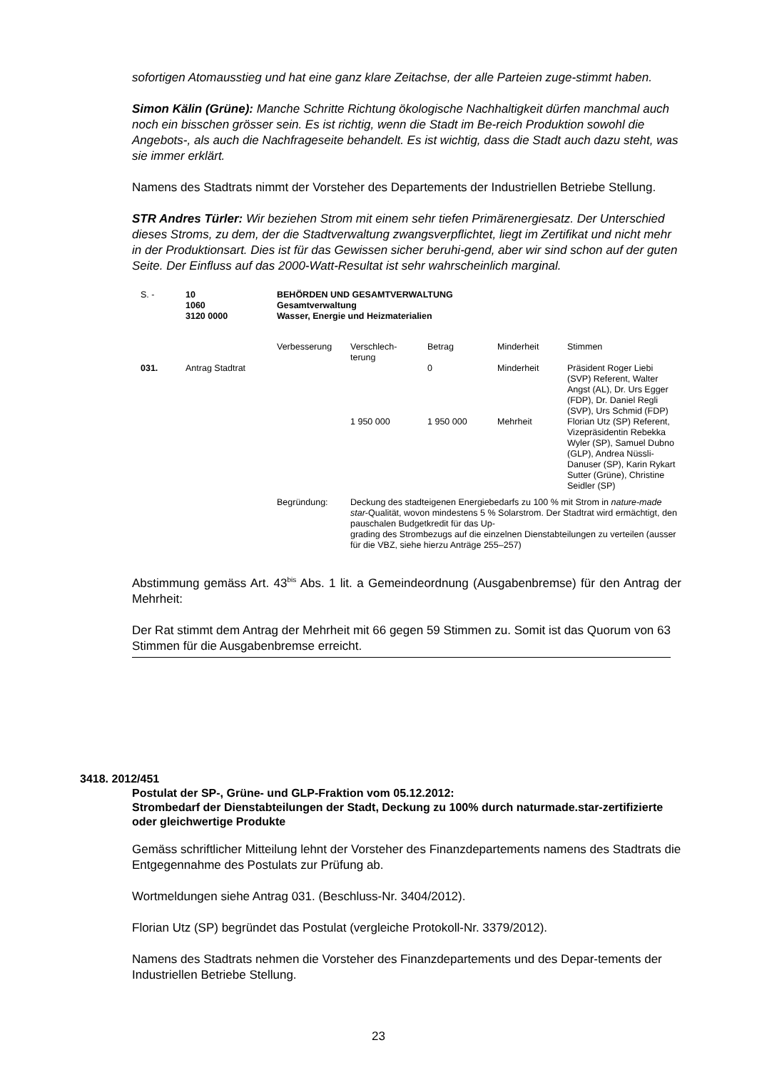sofortigen Atomausstieg und hat eine ganz klare Zeitachse, der alle Parteien zuge-stimmt haben.
Simon Kälin (Grüne): Manche Schritte Richtung ökologische Nachhaltigkeit dürfen manchmal auch noch ein bisschen grösser sein. Es ist richtig, wenn die Stadt im Be-reich Produktion sowohl die Angebots-, als auch die Nachfrageseite behandelt. Es ist wichtig, dass die Stadt auch dazu steht, was sie immer erklärt.
Namens des Stadtrats nimmt der Vorsteher des Departements der Industriellen Betriebe Stellung.
STR Andres Türler: Wir beziehen Strom mit einem sehr tiefen Primärenergiesatz. Der Unterschied dieses Stroms, zu dem, der die Stadtverwaltung zwangsverpflichtet, liegt im Zertifikat und nicht mehr in der Produktionsart. Dies ist für das Gewissen sicher beruhi-gend, aber wir sind schon auf der guten Seite. Der Einfluss auf das 2000-Watt-Resultat ist sehr wahrscheinlich marginal.
| S. - | 10 1060 3120 0000 | BEHÖRDEN UND GESAMTVERWALTUNG Gesamtverwaltung Wasser, Energie und Heizmaterialien | | | | |
| | | Verbesserung | Verschlech- terung | Betrag | Minderheit | Stimmen |
| 031. | Antrag Stadtrat | | | 0 | Minderheit | Präsident Roger Liebi (SVP) Referent, Walter Angst (AL), Dr. Urs Egger (FDP), Dr. Daniel Regli (SVP), Urs Schmid (FDP) |
| | | | 1 950 000 | 1 950 000 | Mehrheit | Florian Utz (SP) Referent, Vizepräsidentin Rebekka Wyler (SP), Samuel Dubno (GLP), Andrea Nüssli-Danuser (SP), Karin Rykart Sutter (Grüne), Christine Seidler (SP) |
| | | Begründung: | Deckung des stadteigenen Energiebedarfs zu 100 % mit Strom in nature-made star -Qualität, wovon mindestens 5 % Solarstrom. Der Stadtrat wird ermächtigt, den pauschalen Budgetkredit für das Up- grading des Strombezugs auf die einzelnen Dienstabteilungen zu verteilen (ausser für die VBZ, siehe hierzu Anträge 255–257) | | | |
Abstimmung gemäss Art. 43<sup>bis</sup> Abs. 1 lit. a Gemeindeordnung (Ausgabenbremse) für den Antrag der Mehrheit:
Der Rat stimmt dem Antrag der Mehrheit mit 66 gegen 59 Stimmen zu. Somit ist das Quorum von 63 Stimmen für die Ausgabenbremse erreicht.
3418. 2012/451
Postulat der SP-, Grüne- und GLP-Fraktion vom 05.12.2012:
Strombedarf der Dienstabteilungen der Stadt, Deckung zu 100% durch naturmade.star-zertifizierte oder gleichwertige Produkte
Gemäss schriftlicher Mitteilung lehnt der Vorsteher des Finanzdepartements namens des Stadtrats die Entgegennahme des Postulats zur Prüfung ab.
Wortmeldungen siehe Antrag 031. (Beschluss-Nr. 3404/2012).
Florian Utz (SP) begründet das Postulat (vergleiche Protokoll-Nr. 3379/2012).
Namens des Stadtrats nehmen die Vorsteher des Finanzdepartements und des Depar-tements der Industriellen Betriebe Stellung.
23